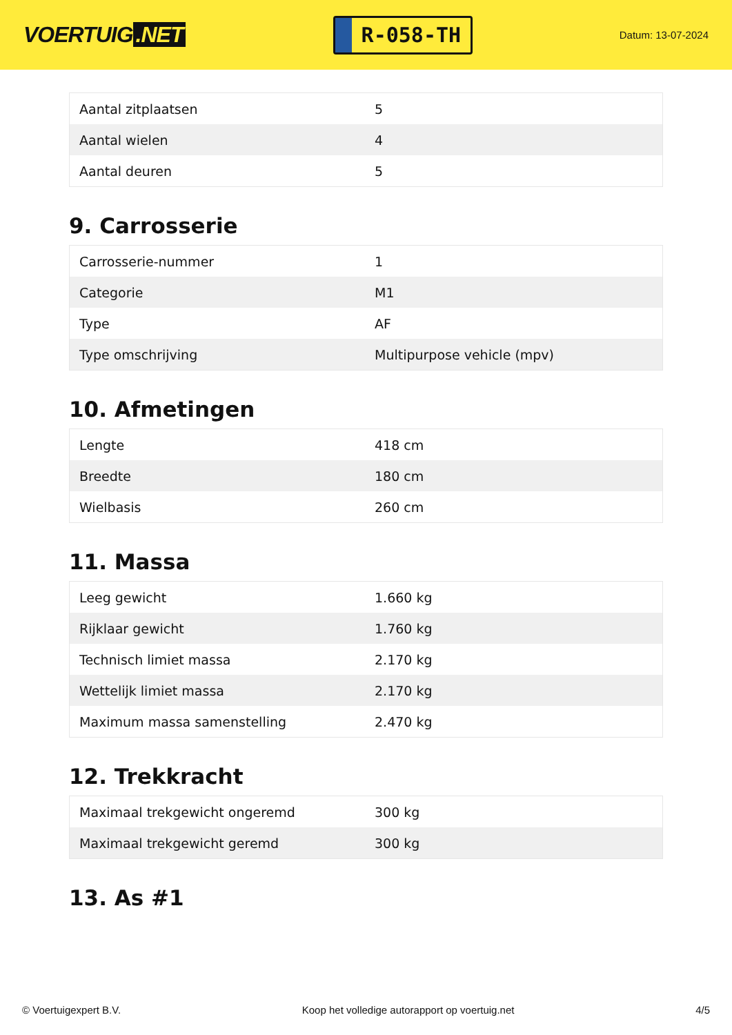VOERTUIG.NET
R-058-TH
Datum: 13-07-2024
| Aantal zitplaatsen | 5 |
| Aantal wielen | 4 |
| Aantal deuren | 5 |
9. Carrosserie
| Carrosserie-nummer | 1 |
| Categorie | M1 |
| Type | AF |
| Type omschrijving | Multipurpose vehicle (mpv) |
10. Afmetingen
| Lengte | 418 cm |
| Breedte | 180 cm |
| Wielbasis | 260 cm |
11. Massa
| Leeg gewicht | 1.660 kg |
| Rijklaar gewicht | 1.760 kg |
| Technisch limiet massa | 2.170 kg |
| Wettelijk limiet massa | 2.170 kg |
| Maximum massa samenstelling | 2.470 kg |
12. Trekkracht
| Maximaal trekgewicht ongeremd | 300 kg |
| Maximaal trekgewicht geremd | 300 kg |
13. As #1
© Voertuigexpert B.V. Koop het volledige autorapport op voertuig.net 4/5